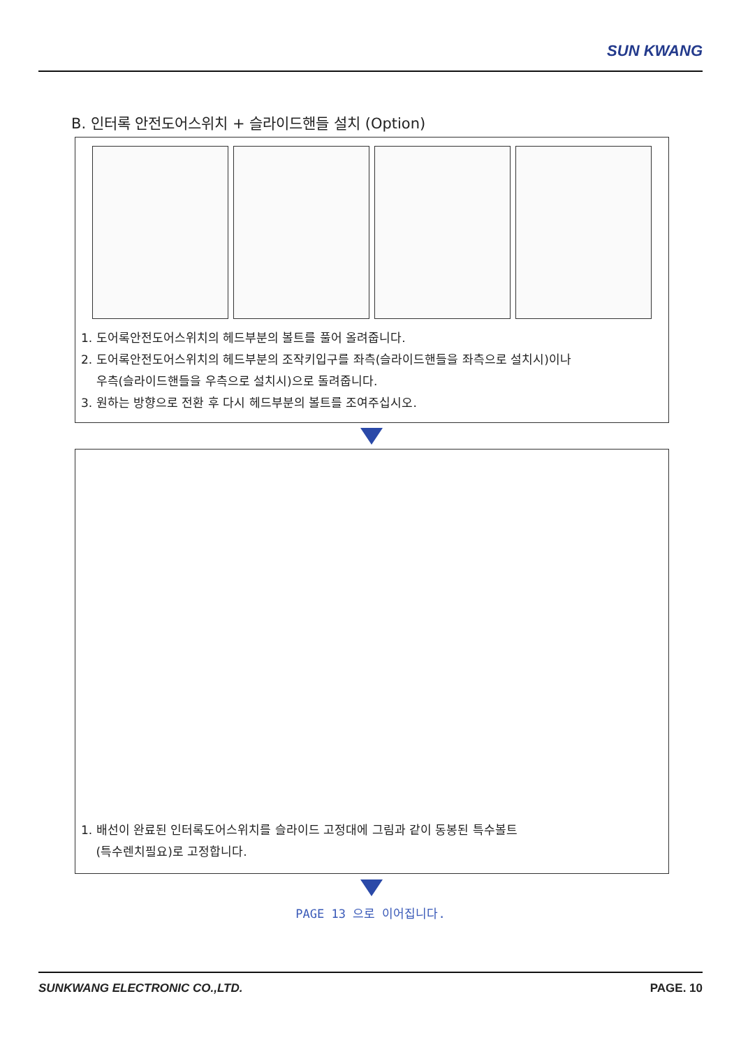SUN KWANG
B. 인터록 안전도어스위치 + 슬라이드핸들 설치 (Option)
1. 도어록안전도어스위치의 헤드부분의 볼트를 풀어 올려줍니다.
2. 도어록안전도어스위치의 헤드부분의 조작키입구를 좌측(슬라이드핸들을 좌측으로 설치시)이나
우측(슬라이드핸들을 우측으로 설치시)으로 돌려줍니다.
3. 원하는 방향으로 전환 후 다시 헤드부분의 볼트를 조여주십시오.
1. 배선이 완료된 인터록도어스위치를 슬라이드 고정대에 그림과 같이 동봉된 특수볼트
(특수렌치필요)로 고정합니다.
PAGE 13 으로 이어집니다.
SUNKWANG ELECTRONIC CO.,LTD. PAGE. 10